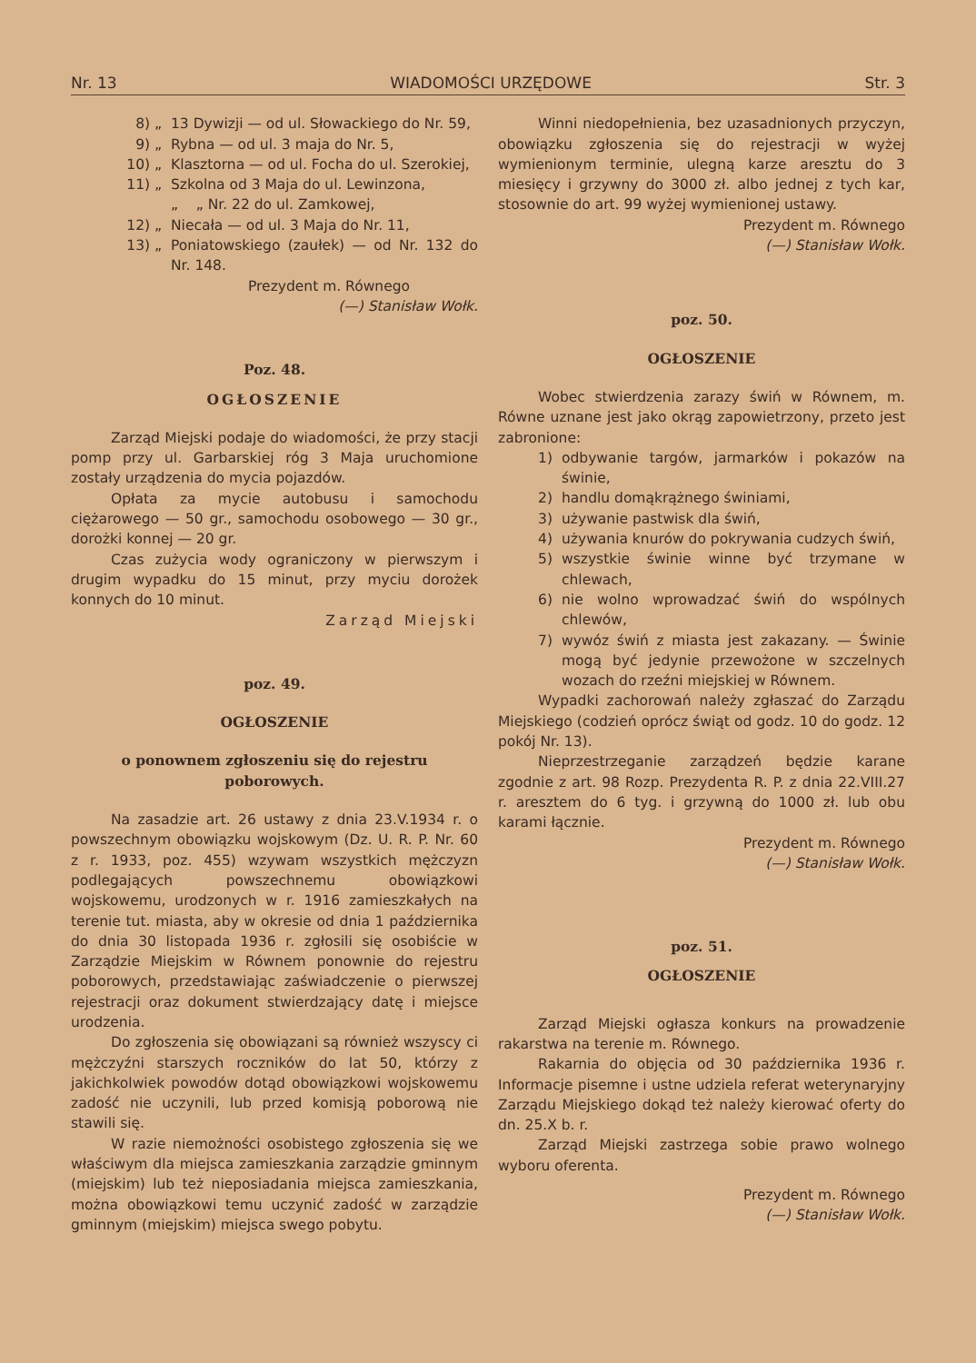Nr. 13 WIADOMOŚCI URZĘDOWE Str. 3
8) „ 13 Dywizji — od ul. Słowackiego do Nr. 59,
9) „ Rybna — od ul. 3 maja do Nr. 5,
10) „ Klasztorna — od ul. Focha do ul. Szerokiej,
11) „ Szkolna od 3 Maja do ul. Lewinzona,
„ „ Nr. 22 do ul. Zamkowej,
12) „ Niecała — od ul. 3 Maja do Nr. 11,
13) „ Poniatowskiego (zaułek) — od Nr. 132 do Nr. 148.
Prezydent m. Równego
(—) Stanisław Wołk.
Poz. 48.
OGŁOSZENIE
Zarząd Miejski podaje do wiadomości, że przy stacji pomp przy ul. Garbarskiej róg 3 Maja uruchomione zostały urządzenia do mycia pojazdów.
Opłata za mycie autobusu i samochodu ciężarowego — 50 gr., samochodu osobowego — 30 gr., dorożki konnej — 20 gr.
Czas zużycia wody ograniczony w pierwszym i drugim wypadku do 15 minut, przy myciu dorożek konnych do 10 minut.
Zarząd Miejski
poz. 49.
OGŁOSZENIE
o ponownem zgłoszeniu się do rejestru poborowych.
Na zasadzie art. 26 ustawy z dnia 23.V.1934 r. o powszechnym obowiązku wojskowym (Dz. U. R. P. Nr. 60 z r. 1933, poz. 455) wzywam wszystkich mężczyzn podlegających powszechnemu obowiązkowi wojskowemu, urodzonych w r. 1916 zamieszkałych na terenie tut. miasta, aby w okresie od dnia 1 października do dnia 30 listopada 1936 r. zgłosili się osobiście w Zarządzie Miejskim w Równem ponownie do rejestru poborowych, przedstawiając zaświadczenie o pierwszej rejestracji oraz dokument stwierdzający datę i miejsce urodzenia.
Do zgłoszenia się obowiązani są również wszyscy ci mężczyźni starszych roczników do lat 50, którzy z jakichkolwiek powodów dotąd obowiązkowi wojskowemu zadość nie uczynili, lub przed komisją poborową nie stawili się.
W razie niemożności osobistego zgłoszenia się we właściwym dla miejsca zamieszkania zarządzie gminnym (miejskim) lub też nieposiadania miejsca zamieszkania, można obowiązkowi temu uczynić zadość w zarządzie gminnym (miejskim) miejsca swego pobytu.
Winni niedopełnienia, bez uzasadnionych przyczyn, obowiązku zgłoszenia się do rejestracji w wyżej wymienionym terminie, ulegną karze aresztu do 3 miesięcy i grzywny do 3000 zł. albo jednej z tych kar, stosownie do art. 99 wyżej wymienionej ustawy.
Prezydent m. Równego
(—) Stanisław Wołk.
poz. 50.
OGŁOSZENIE
Wobec stwierdzenia zarazy świń w Równem, m. Równe uznane jest jako okrąg zapowietrzony, przeto jest zabronione:
1) odbywanie targów, jarmarków i pokazów na świnie,
2) handlu domąkrążnego świniami,
3) używanie pastwisk dla świń,
4) używania knurów do pokrywania cudzych świń,
5) wszystkie świnie winne być trzymane w chlewach,
6) nie wolno wprowadzać świń do wspólnych chlewów,
7) wywóz świń z miasta jest zakazany. — Świnie mogą być jedynie przewożone w szczelnych wozach do rzeźni miejskiej w Równem.
Wypadki zachorowań należy zgłaszać do Zarządu Miejskiego (codzień oprócz świąt od godz. 10 do godz. 12 pokój Nr. 13).
Nieprzestrzeganie zarządzeń będzie karane zgodnie z art. 98 Rozp. Prezydenta R. P. z dnia 22.VIII.27 r. aresztem do 6 tyg. i grzywną do 1000 zł. lub obu karami łącznie.
Prezydent m. Równego
(—) Stanisław Wołk.
poz. 51.
OGŁOSZENIE
Zarząd Miejski ogłasza konkurs na prowadzenie rakarstwa na terenie m. Równego.
Rakarnia do objęcia od 30 października 1936 r. Informacje pisemne i ustne udziela referat weterynaryjny Zarządu Miejskiego dokąd też należy kierować oferty do dn. 25.X b. r.
Zarząd Miejski zastrzega sobie prawo wolnego wyboru oferenta.
Prezydent m. Równego
(—) Stanisław Wołk.